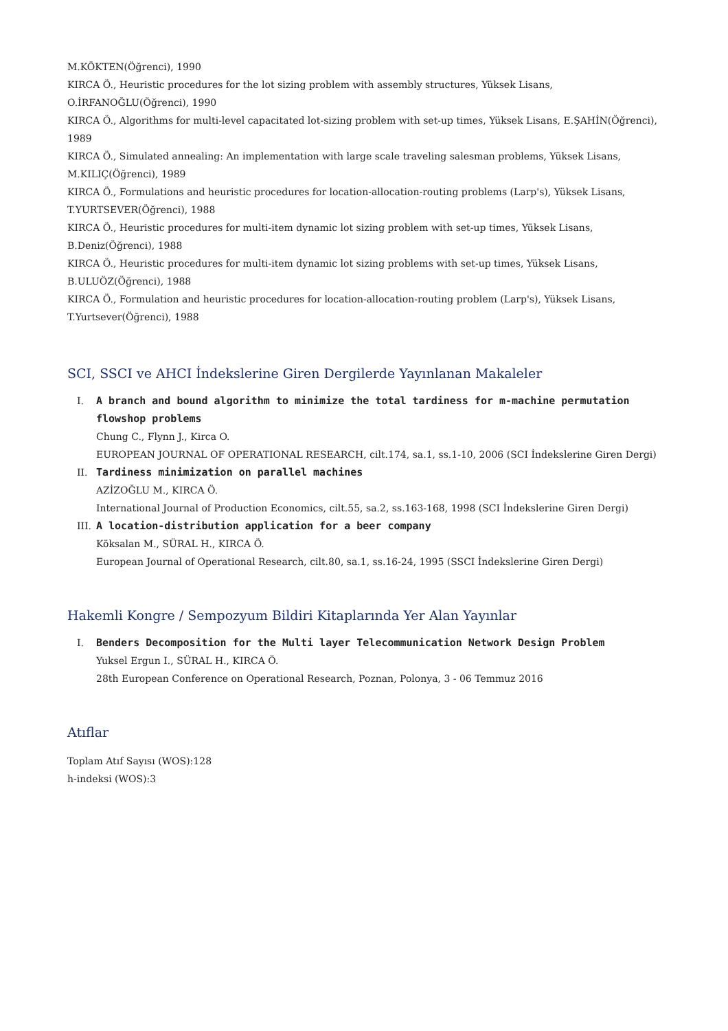M.KÖKTEN(Öğrenci), 1990
KIRCA Ö., Heuristic procedures for the lot sizing problem with assembly structures, Yüksek Lisans,
O.İRFANOĞLU(Öğrenci), 1990
KIRCA Ö., Algorithms for multi-level capacitated lot-sizing problem with set-up times, Yüksek Lisans, E.ŞAHİN(Öğrenci),
1989
KIRCA Ö., Simulated annealing: An implementation with large scale traveling salesman problems, Yüksek Lisans,
M.KILIÇ(Öğrenci), 1989
KIRCA Ö., Formulations and heuristic procedures for location-allocation-routing problems (Larp's), Yüksek Lisans,
T.YURTSEVER(Öğrenci), 1988
KIRCA Ö., Heuristic procedures for multi-item dynamic lot sizing problem with set-up times, Yüksek Lisans,
B.Deniz(Öğrenci), 1988
KIRCA Ö., Heuristic procedures for multi-item dynamic lot sizing problems with set-up times, Yüksek Lisans,
B.ULUÖZ(Öğrenci), 1988
KIRCA Ö., Formulation and heuristic procedures for location-allocation-routing problem (Larp's), Yüksek Lisans,
T.Yurtsever(Öğrenci), 1988
SCI, SSCI ve AHCI İndekslerine Giren Dergilerde Yayınlanan Makaleler
I. A branch and bound algorithm to minimize the total tardiness for m-machine permutation flowshop problems
Chung C., Flynn J., Kirca O.
EUROPEAN JOURNAL OF OPERATIONAL RESEARCH, cilt.174, sa.1, ss.1-10, 2006 (SCI İndekslerine Giren Dergi)
II. Tardiness minimization on parallel machines
AZİZOĞLU M., KIRCA Ö.
International Journal of Production Economics, cilt.55, sa.2, ss.163-168, 1998 (SCI İndekslerine Giren Dergi)
III. A location-distribution application for a beer company
Köksalan M., SÜRAL H., KIRCA Ö.
European Journal of Operational Research, cilt.80, sa.1, ss.16-24, 1995 (SSCI İndekslerine Giren Dergi)
Hakemli Kongre / Sempozyum Bildiri Kitaplarında Yer Alan Yayınlar
I. Benders Decomposition for the Multi layer Telecommunication Network Design Problem
Yuksel Ergun I., SÜRAL H., KIRCA Ö.
28th European Conference on Operational Research, Poznan, Polonya, 3 - 06 Temmuz 2016
Atıflar
Toplam Atıf Sayısı (WOS):128
h-indeksi (WOS):3